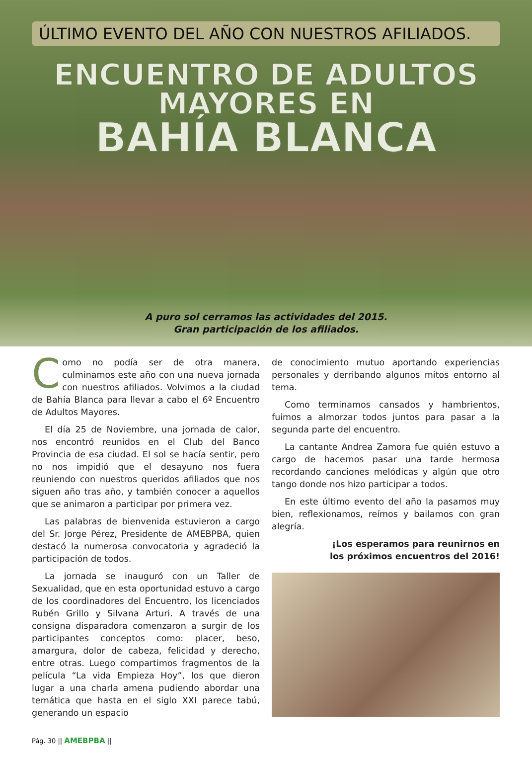ÚLTIMO EVENTO DEL AÑO CON NUESTROS AFILIADOS.
ENCUENTRO DE ADULTOS
MAYORES EN
BAHÍA BLANCA
A puro sol cerramos las actividades del 2015.
Gran participación de los afiliados.
Como no podía ser de otra manera, culminamos este año con una nueva jornada con nuestros afiliados. Volvimos a la ciudad de Bahía Blanca para llevar a cabo el 6º Encuentro de Adultos Mayores.
El día 25 de Noviembre, una jornada de calor, nos encontró reunidos en el Club del Banco Provincia de esa ciudad. El sol se hacía sentir, pero no nos impidió que el desayuno nos fuera reuniendo con nuestros queridos afiliados que nos siguen año tras año, y también conocer a aquellos que se animaron a participar por primera vez.
Las palabras de bienvenida estuvieron a cargo del Sr. Jorge Pérez, Presidente de AMEBPBA, quien destacó la numerosa convocatoria y agradeció la participación de todos.
La jornada se inauguró con un Taller de Sexualidad, que en esta oportunidad estuvo a cargo de los coordinadores del Encuentro, los licenciados Rubén Grillo y Silvana Arturi. A través de una consigna disparadora comenzaron a surgir de los participantes conceptos como: placer, beso, amargura, dolor de cabeza, felicidad y derecho, entre otras. Luego compartimos fragmentos de la película “La vida Empieza Hoy”, los que dieron lugar a una charla amena pudiendo abordar una temática que hasta en el siglo XXI parece tabú, generando un espacio
de conocimiento mutuo aportando experiencias personales y derribando algunos mitos entorno al tema.
Como terminamos cansados y hambrientos, fuimos a almorzar todos juntos para pasar a la segunda parte del encuentro.
La cantante Andrea Zamora fue quién estuvo a cargo de hacernos pasar una tarde hermosa recordando canciones melódicas y algún que otro tango donde nos hizo participar a todos.
En este último evento del año la pasamos muy bien, reflexionamos, reímos y bailamos con gran alegría.
¡Los esperamos para reunirnos en
los próximos encuentros del 2016!
Pág. 30 || AMEBPBA ||